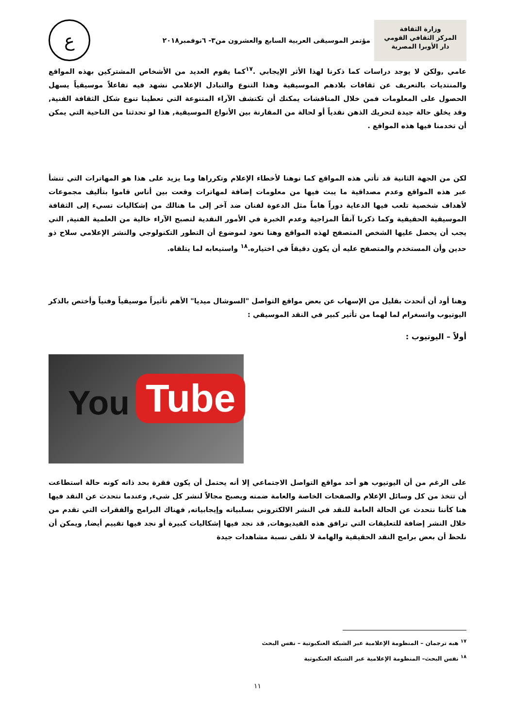وزارة الثقافة
المركز الثقافي القومي
دار الأوبرا المصرية
مؤتمر الموسيقى العربية السابع والعشرون من٣- ٦نوفمبر٢٠١٨
ع
عامي ,ولكن لا يوجد دراسات كما ذكرنا لهذا الأثر الإيجابي .<sup>١٧</sup>كما يقوم العديد من الأشخاص المشتركين بهذه المواقع والمنتديات بالتعريف عن ثقافات بلادهم الموسيقية وهذا التنوع والتبادل الإعلامي نشهد فيه تفاعلاً موسيقياً يسهل الحصول على المعلومات فمن خلال المناقشات يمكنك أن تكتشف الآراء المتنوعة التي تعطينا تنوع شكل الثقافة الفنية, وقد يخلق حالة جيدة لتحريك الذهن نقدياً أو لحالة من المقارنة بين الأنواع الموسيقية, هذا لو تحدثنا من الناحية التي يمكن أن تخدمنا فيها هذه المواقع .
لكن من الجهة الثانية قد تأتي هذه المواقع كما نوهنا لأخطاء الإعلام وتكرراها وما يزيد على هذا هو المهاترات التي تنشأ عبر هذه المواقع وعدم مصداقية ما يبث فيها من معلومات إضافة لمهاترات وقعت بين أناس قاموا بتأليف مجموعات لأهداف شخصية تلعب فيها الدعاية دوراً هاماً مثل الدعوة لفنان ضد آخر إلى ما هنالك من إشكاليات تسيء إلى الثقافة الموسيقية الحقيقية وكما ذكرنا آنفاً المزاجية وعدم الخبرة في الأمور النقدية لتصبح الآراء خالية من العلمية الفنية, التي يجب أن يحصل عليها الشخص المتصفح لهذه المواقع وهنا نعود لموضوع أن التطور التكنولوجي والنشر الإعلامي سلاح ذو حدين وأن المستخدم والمتصفح عليه أن يكون دقيقاً في اختياره.<sup>١٨</sup> واستيعابه لما يتلقاه.
وهنا أود أن أتحدث بقليل من الإسهاب عن بعض مواقع التواصل "السوشال ميديا" الأهم تأثيراً موسيقياً وفنياً وأختص بالذكر اليوتيوب واتسغرام لما لهما من تأثير كبير في النقد الموسيقي :
أولاً – اليوتيوب :
You Tube
على الرغم من أن اليوتيوب هو أحد مواقع التواصل الاجتماعي إلا أنه يحتمل أن يكون فقرة بحد ذاته كونه حالة استطاعت أن تتخذ من كل وسائل الإعلام والصفحات الخاصة والعامة ضمنه ويصبح مجالاً لنشر كل شيء, وعندما نتحدث عن النقد فيها هنا كأننا نتحدث عن الحالة العامة للنقد في النشر الالكتروني بسلبياته وإيجابياته, فهناك البرامج والفقرات التي تقدم من خلال النشر إضافة للتعليقات التي ترافق هذه الفيديوهات, قد نجد فيها إشكاليات كبيرة أو نجد فيها تقييم أيضا, ويمكن أن نلحظ أن بعض برامج النقد الحقيقية والهامة لا تلقى نسبة مشاهدات جيدة
<sup>١٧</sup> هبه ترجمان – المنظومة الإعلامية عبر الشبكة العنكبوتية – نفس البحث
<sup>١٨</sup> نفس البحث– المنظومة الإعلامية عبر الشبكة العنكبوتية
١١